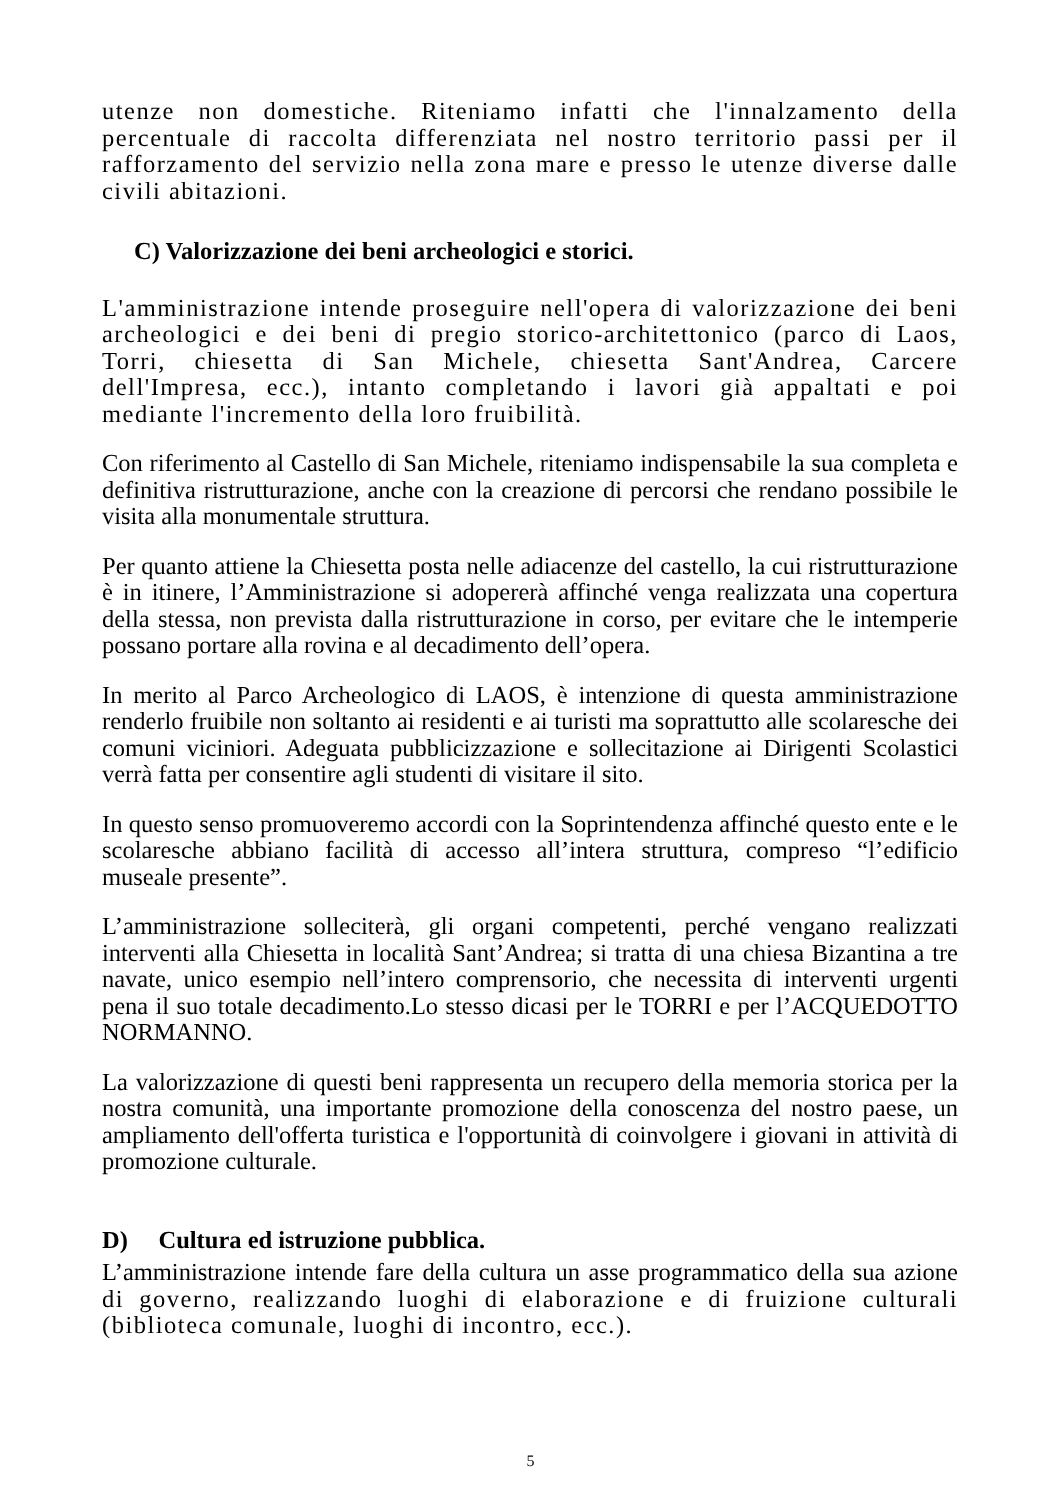utenze non domestiche. Riteniamo infatti che l'innalzamento della percentuale di raccolta differenziata nel nostro territorio passi per il rafforzamento del servizio nella zona mare e presso le utenze diverse dalle civili abitazioni.
C) Valorizzazione dei beni archeologici e storici.
L'amministrazione intende proseguire nell'opera di valorizzazione dei beni archeologici e dei beni di pregio storico-architettonico (parco di Laos, Torri, chiesetta di San Michele, chiesetta Sant'Andrea, Carcere dell'Impresa, ecc.), intanto completando i lavori già appaltati e poi mediante l'incremento della loro fruibilità.
Con riferimento al Castello di San Michele, riteniamo indispensabile la sua completa e definitiva ristrutturazione, anche con la creazione di percorsi che rendano possibile le visita alla monumentale struttura.
Per quanto attiene la Chiesetta posta nelle adiacenze del castello, la cui ristrutturazione è in itinere, l’Amministrazione si adopererà affinché venga realizzata una copertura della stessa, non prevista dalla ristrutturazione in corso, per evitare che le intemperie possano portare alla rovina e al decadimento dell’opera.
In merito al Parco Archeologico di LAOS, è intenzione di questa amministrazione renderlo fruibile non soltanto ai residenti e ai turisti ma soprattutto alle scolaresche dei comuni viciniori. Adeguata pubblicizzazione e sollecitazione ai Dirigenti Scolastici verrà fatta per consentire agli studenti di visitare il sito.
In questo senso promuoveremo accordi con la Soprintendenza affinché questo ente e le scolaresche abbiano facilità di accesso all’intera struttura, compreso “l’edificio museale presente”.
L’amministrazione solleciterà, gli organi competenti, perché vengano realizzati interventi alla Chiesetta in località Sant’Andrea; si tratta di una chiesa Bizantina a tre navate, unico esempio nell’intero comprensorio, che necessita di interventi urgenti pena il suo totale decadimento.Lo stesso dicasi per le TORRI e per l’ACQUEDOTTO NORMANNO.
La valorizzazione di questi beni rappresenta un recupero della memoria storica per la nostra comunità, una importante promozione della conoscenza del nostro paese, un ampliamento dell'offerta turistica e l'opportunità di coinvolgere i giovani in attività di promozione culturale.
D) Cultura ed istruzione pubblica.
L’amministrazione intende fare della cultura un asse programmatico della sua azione di governo, realizzando luoghi di elaborazione e di fruizione culturali (biblioteca comunale, luoghi di incontro, ecc.).
5